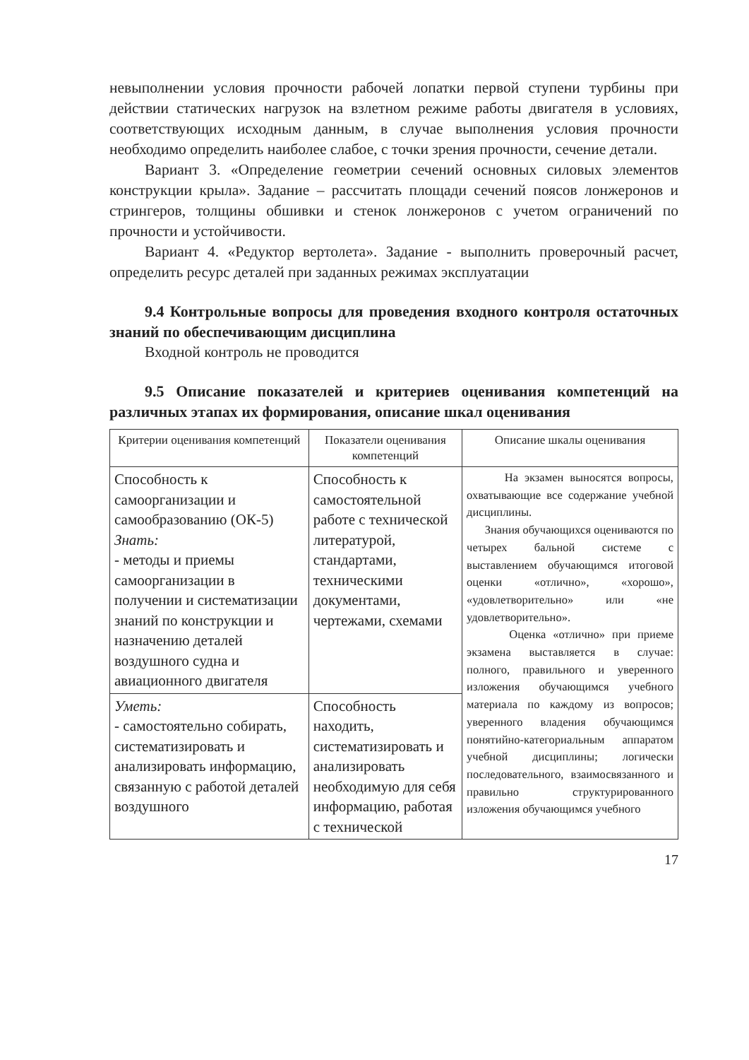невыполнении условия прочности рабочей лопатки первой ступени турбины при действии статических нагрузок на взлетном режиме работы двигателя в условиях, соответствующих исходным данным, в случае выполнения условия прочности необходимо определить наиболее слабое, с точки зрения прочности, сечение детали.
Вариант 3. «Определение геометрии сечений основных силовых элементов конструкции крыла». Задание – рассчитать площади сечений поясов лонжеронов и стрингеров, толщины обшивки и стенок лонжеронов с учетом ограничений по прочности и устойчивости.
Вариант 4. «Редуктор вертолета». Задание - выполнить проверочный расчет, определить ресурс деталей при заданных режимах эксплуатации
9.4 Контрольные вопросы для проведения входного контроля остаточных знаний по обеспечивающим дисциплина
Входной контроль не проводится
9.5 Описание показателей и критериев оценивания компетенций на различных этапах их формирования, описание шкал оценивания
| Критерии оценивания компетенций | Показатели оценивания компетенций | Описание шкалы оценивания |
| --- | --- | --- |
| Способность к самоорганизации и самообразованию (ОК-5) Знать: - методы и приемы самоорганизации в получении и систематизации знаний по конструкции и назначению деталей воздушного судна и авиационного двигателя | Способность к самостоятельной работе с технической литературой, стандартами, техническими документами, чертежами, схемами | На экзамен выносятся вопросы, охватывающие все содержание учебной дисциплины. Знания обучающихся оцениваются по четырех бальной системе с выставлением обучающимся итоговой оценки «отлично», «хорошо», «удовлетворительно» или «не удовлетворительно». Оценка «отлично» при приеме экзамена выставляется в случае: полного, правильного и уверенного изложения обучающимся учебного материала по каждому из вопросов; уверенного владения обучающимся понятийно-категориальным аппаратом учебной дисциплины; логически последовательного, взаимосвязанного и правильно структурированного изложения обучающимся учебного |
| Уметь: - самостоятельно собирать, систематизировать и анализировать информацию, связанную с работой деталей воздушного | Способность находить, систематизировать и анализировать необходимую для себя информацию, работая с технической | |
17